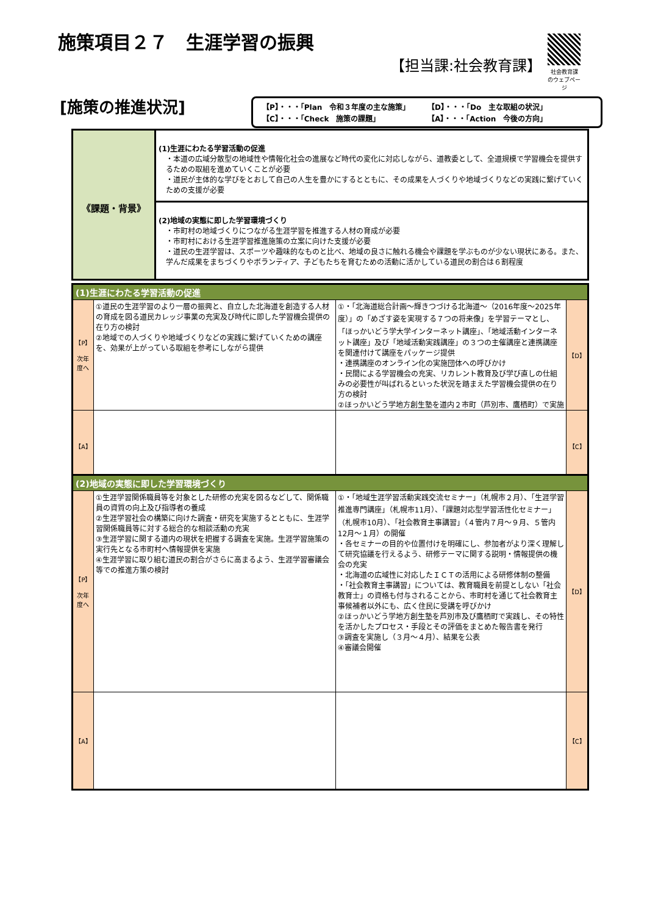施策項目２７　生涯学習の振興
【担当課:社会教育課】
社会教育課
のウェブページ
[施策の推進状況]
【P】・・・「Plan　令和３年度の主な施策」 【D】・・・「Do　主な取組の状況」 【C】・・・「Check　施策の課題」 【A】・・・「Action　今後の方向」
| 《課題・背景》 | (1)生涯にわたる学習活動の促進 ・本道の広域分散型の地域性や情報化社会の進展など時代の変化に対応しながら、道教委として、全道規模で学習機会を提供するための取組を進めていくことが必要 ・道民が主体的な学びをとおして自己の人生を豊かにするとともに、その成果を人づくりや地域づくりなどの実践に繋げていくための支援が必要 |
| | (2)地域の実態に即した学習環境づくり ・市町村の地域づくりにつながる生涯学習を推進する人材の育成が必要 ・市町村における生涯学習推進施策の立案に向けた支援が必要 ・道民の生涯学習は、スポーツや趣味的なものと比べ、地域の良さに触れる機会や課題を学ぶものが少ない現状にある。また、学んだ成果をまちづくりやボランティア、子どもたちを育むための活動に活かしている道民の割合は６割程度 |
| (1)生涯にわたる学習活動の促進 | | | |
| --- | --- | --- | --- |
| 【P】 次年度へ | ①道民の生涯学習のより一層の振興と、自立した北海道を創造する人材の育成を図る道民カレッジ事業の充実及び時代に即した学習機会提供の在り方の検討 ②地域での人づくりや地域づくりなどの実践に繋げていくための講座を、効果が上がっている取組を参考にしながら提供 | ①・「北海道総合計画～輝きつづける北海道～（2016年度～2025年度）」の「めざす姿を実現する７つの将来像」を学習テーマとし、「ほっかいどう学大学インターネット講座」、「地域活動インターネット講座」及び「地域活動実践講座」の３つの主催講座と連携講座を関連付けて講座をパッケージ提供 ・連携講座のオンライン化の実施団体への呼びかけ ・民間による学習機会の充実、リカレント教育及び学び直しの仕組みの必要性が叫ばれるといった状況を踏まえた学習機会提供の在り方の検討 ②ほっかいどう学地方創生塾を道内２市町（芦別市、鷹栖町）で実施 | 【D】 |
| 【A】 | | | 【C】 |
| (2)地域の実態に即した学習環境づくり | | | |
| --- | --- | --- | --- |
| 【P】 次年度へ | ①生涯学習関係職員等を対象とした研修の充実を図るなどして、関係職員の資質の向上及び指導者の養成 ②生涯学習社会の構築に向けた調査・研究を実施するとともに、生涯学習関係職員等に対する総合的な相談活動の充実 ③生涯学習に関する道内の現状を把握する調査を実施。生涯学習施策の実行先となる市町村へ情報提供を実施 ④生涯学習に取り組む道民の割合がさらに高まるよう、生涯学習審議会等での推進方策の検討 | ①・「地域生涯学習活動実践交流セミナー」（札幌市２月）、「生涯学習推進専門講座」（札幌市11月）、「課題対応型学習活性化セミナー」（札幌市10月）、「社会教育主事講習」（４管内７月～９月、５管内12月～１月）の開催 ・各セミナーの目的や位置付けを明確にし、参加者がより深く理解して研究協議を行えるよう、研修テーマに関する説明・情報提供の機会の充実 ・北海道の広域性に対応したＩＣＴの活用による研修体制の整備 ・「社会教育主事講習」については、教育職員を前提としない「社会教育士」の資格も付与されることから、市町村を通じて社会教育主事候補者以外にも、広く住民に受講を呼びかけ ②ほっかいどう学地方創生塾を芦別市及び鷹栖町で実践し、その特性を活かしたプロセス・手段とその評価をまとめた報告書を発行 ③調査を実施し（３月～４月）、結果を公表 ④審議会開催 | 【D】 |
| 【A】 | | | 【C】 |